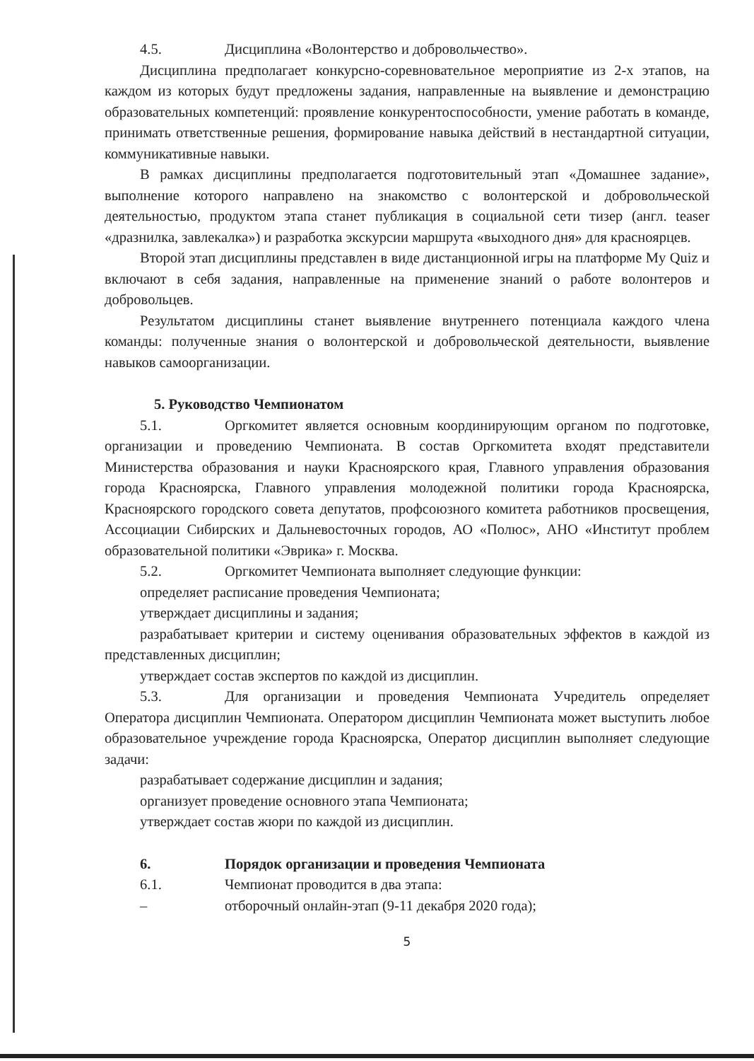4.5. Дисциплина «Волонтерство и добровольчество».
Дисциплина предполагает конкурсно-соревновательное мероприятие из 2-х этапов, на каждом из которых будут предложены задания, направленные на выявление и демонстрацию образовательных компетенций: проявление конкурентоспособности, умение работать в команде, принимать ответственные решения, формирование навыка действий в нестандартной ситуации, коммуникативные навыки.
В рамках дисциплины предполагается подготовительный этап «Домашнее задание», выполнение которого направлено на знакомство с волонтерской и добровольческой деятельностью, продуктом этапа станет публикация в социальной сети тизер (англ. teaser «дразнилка, завлекалка») и разработка экскурсии маршрута «выходного дня» для красноярцев.
Второй этап дисциплины представлен в виде дистанционной игры на платформе My Quiz и включают в себя задания, направленные на применение знаний о работе волонтеров и добровольцев.
Результатом дисциплины станет выявление внутреннего потенциала каждого члена команды: полученные знания о волонтерской и добровольческой деятельности, выявление навыков самоорганизации.
5. Руководство Чемпионатом
5.1. Оргкомитет является основным координирующим органом по подготовке, организации и проведению Чемпионата. В состав Оргкомитета входят представители Министерства образования и науки Красноярского края, Главного управления образования города Красноярска, Главного управления молодежной политики города Красноярска, Красноярского городского совета депутатов, профсоюзного комитета работников просвещения, Ассоциации Сибирских и Дальневосточных городов, АО «Полюс», АНО «Институт проблем образовательной политики «Эврика» г. Москва.
5.2. Оргкомитет Чемпионата выполняет следующие функции:
определяет расписание проведения Чемпионата;
утверждает дисциплины и задания;
разрабатывает критерии и систему оценивания образовательных эффектов в каждой из представленных дисциплин;
утверждает состав экспертов по каждой из дисциплин.
5.3. Для организации и проведения Чемпионата Учредитель определяет Оператора дисциплин Чемпионата. Оператором дисциплин Чемпионата может выступить любое образовательное учреждение города Красноярска, Оператор дисциплин выполняет следующие задачи:
разрабатывает содержание дисциплин и задания;
организует проведение основного этапа Чемпионата;
утверждает состав жюри по каждой из дисциплин.
6. Порядок организации и проведения Чемпионата
6.1. Чемпионат проводится в два этапа:
– отборочный онлайн-этап (9-11 декабря 2020 года);
5